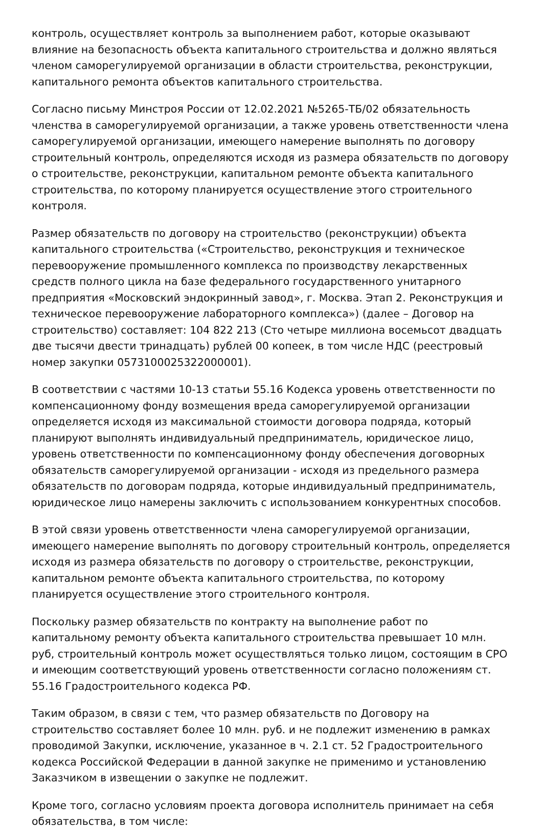контроль, осуществляет контроль за выполнением работ, которые оказывают влияние на безопасность объекта капитального строительства и должно являться членом саморегулируемой организации в области строительства, реконструкции, капитального ремонта объектов капитального строительства.
Согласно письму Минстроя России от 12.02.2021 №5265-ТБ/02 обязательность членства в саморегулируемой организации, а также уровень ответственности члена саморегулируемой организации, имеющего намерение выполнять по договору строительный контроль, определяются исходя из размера обязательств по договору о строительстве, реконструкции, капитальном ремонте объекта капитального строительства, по которому планируется осуществление этого строительного контроля.
Размер обязательств по договору на строительство (реконструкции) объекта капитального строительства («Строительство, реконструкция и техническое перевооружение промышленного комплекса по производству лекарственных средств полного цикла на базе федерального государственного унитарного предприятия «Московский эндокринный завод», г. Москва. Этап 2. Реконструкция и техническое перевооружение лабораторного комплекса») (далее – Договор на строительство) составляет: 104 822 213 (Сто четыре миллиона восемьсот двадцать две тысячи двести тринадцать) рублей 00 копеек, в том числе НДС (реестровый номер закупки 0573100025322000001).
В соответствии с частями 10-13 статьи 55.16 Кодекса уровень ответственности по компенсационному фонду возмещения вреда саморегулируемой организации определяется исходя из максимальной стоимости договора подряда, который планируют выполнять индивидуальный предприниматель, юридическое лицо, уровень ответственности по компенсационному фонду обеспечения договорных обязательств саморегулируемой организации - исходя из предельного размера обязательств по договорам подряда, которые индивидуальный предприниматель, юридическое лицо намерены заключить с использованием конкурентных способов.
В этой связи уровень ответственности члена саморегулируемой организации, имеющего намерение выполнять по договору строительный контроль, определяется исходя из размера обязательств по договору о строительстве, реконструкции, капитальном ремонте объекта капитального строительства, по которому планируется осуществление этого строительного контроля.
Поскольку размер обязательств по контракту на выполнение работ по капитальному ремонту объекта капитального строительства превышает 10 млн. руб, строительный контроль может осуществляться только лицом, состоящим в СРО и имеющим соответствующий уровень ответственности согласно положениям ст. 55.16 Градостроительного кодекса РФ.
Таким образом, в связи с тем, что размер обязательств по Договору на строительство составляет более 10 млн. руб. и не подлежит изменению в рамках проводимой Закупки, исключение, указанное в ч. 2.1 ст. 52 Градостроительного кодекса Российской Федерации в данной закупке не применимо и установлению Заказчиком в извещении о закупке не подлежит.
Кроме того, согласно условиям проекта договора исполнитель принимает на себя обязательства, в том числе: